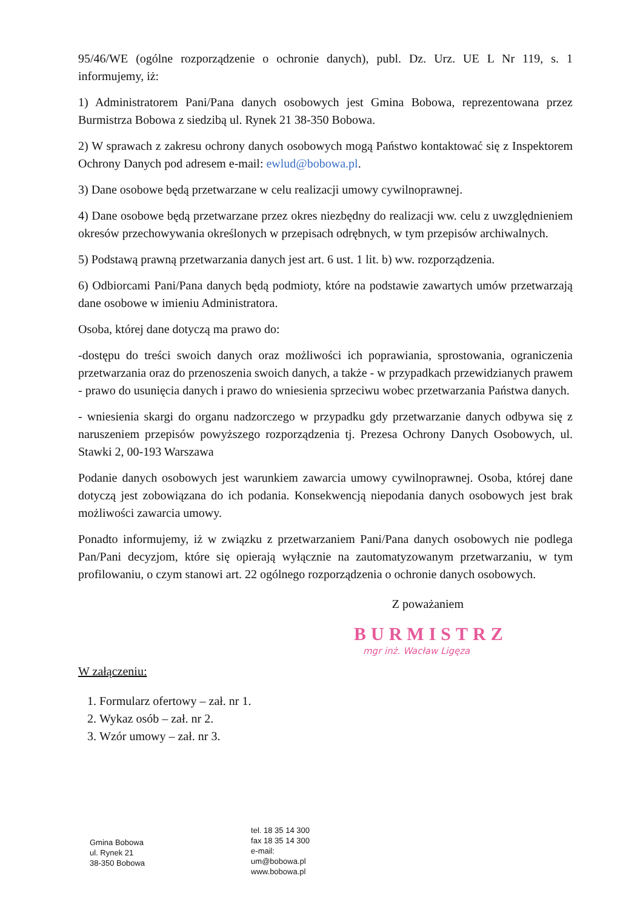95/46/WE (ogólne rozporządzenie o ochronie danych), publ. Dz. Urz. UE L Nr 119, s. 1 informujemy, iż:
1) Administratorem Pani/Pana danych osobowych jest Gmina Bobowa, reprezentowana przez Burmistrza Bobowa z siedzibą ul. Rynek 21 38-350 Bobowa.
2) W sprawach z zakresu ochrony danych osobowych mogą Państwo kontaktować się z Inspektorem Ochrony Danych pod adresem e-mail: ewlud@bobowa.pl.
3) Dane osobowe będą przetwarzane w celu realizacji umowy cywilnoprawnej.
4) Dane osobowe będą przetwarzane przez okres niezbędny do realizacji ww. celu z uwzględnieniem okresów przechowywania określonych w przepisach odrębnych, w tym przepisów archiwalnych.
5) Podstawą prawną przetwarzania danych jest art. 6 ust. 1 lit. b) ww. rozporządzenia.
6) Odbiorcami Pani/Pana danych będą podmioty, które na podstawie zawartych umów przetwarzają dane osobowe w imieniu Administratora.
Osoba, której dane dotyczą ma prawo do:
-dostępu do treści swoich danych oraz możliwości ich poprawiania, sprostowania, ograniczenia przetwarzania oraz do przenoszenia swoich danych, a także - w przypadkach przewidzianych prawem - prawo do usunięcia danych i prawo do wniesienia sprzeciwu wobec przetwarzania Państwa danych.
- wniesienia skargi do organu nadzorczego w przypadku gdy przetwarzanie danych odbywa się z naruszeniem przepisów powyższego rozporządzenia tj. Prezesa Ochrony Danych Osobowych, ul. Stawki 2, 00-193 Warszawa
Podanie danych osobowych jest warunkiem zawarcia umowy cywilnoprawnej. Osoba, której dane dotyczą jest zobowiązana do ich podania. Konsekwencją niepodania danych osobowych jest brak możliwości zawarcia umowy.
Ponadto informujemy, iż w związku z przetwarzaniem Pani/Pana danych osobowych nie podlega Pan/Pani decyzjom, które się opierają wyłącznie na zautomatyzowanym przetwarzaniu, w tym profilowaniu, o czym stanowi art. 22 ogólnego rozporządzenia o ochronie danych osobowych.
Z poważaniem
BURMISTRZ
mgr inż. Wacław Ligęza
W załączeniu:
1. Formularz ofertowy – zał. nr 1.
2. Wykaz osób – zał. nr 2.
3. Wzór umowy – zał. nr 3.
Gmina Bobowa
ul. Rynek 21
38-350 Bobowa
tel. 18 35 14 300
fax 18 35 14 300
e-mail:
um@bobowa.pl
www.bobowa.pl